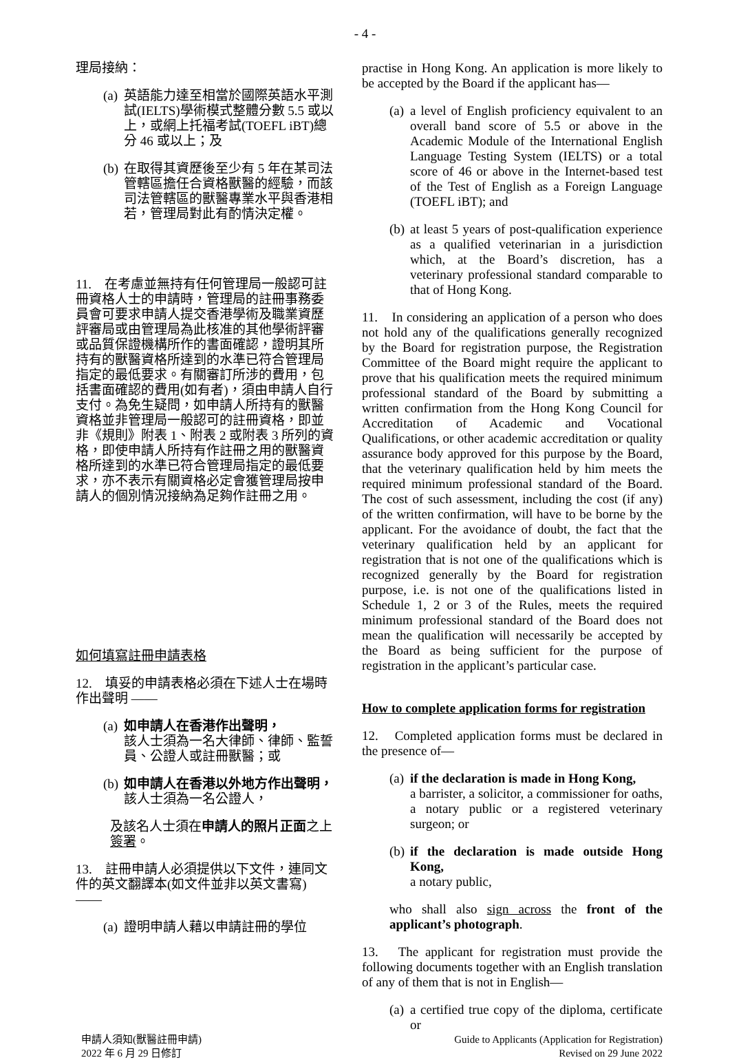- 4 -
理局接納：
(a) 英語能力達至相當於國際英語水平測試(IELTS)學術模式整體分數 5.5 或以上，或網上托福考試(TOEFL iBT)總分 46 或以上；及
(b) 在取得其資歷後至少有 5 年在某司法管轄區擔任合資格獸醫的經驗，而該司法管轄區的獸醫專業水平與香港相若，管理局對此有酌情決定權。
11.　在考慮並無持有任何管理局一般認可註冊資格人士的申請時，管理局的註冊事務委員會可要求申請人提交香港學術及職業資歷評審局或由管理局為此核准的其他學術評審或品質保證機構所作的書面確認，證明其所持有的獸醫資格所達到的水準已符合管理局指定的最低要求。有關審訂所涉的費用，包括書面確認的費用(如有者)，須由申請人自行支付。為免生疑問，如申請人所持有的獸醫資格並非管理局一般認可的註冊資格，即並非《規則》附表 1、附表 2 或附表 3 所列的資格，即使申請人所持有作註冊之用的獸醫資格所達到的水準已符合管理局指定的最低要求，亦不表示有關資格必定會獲管理局按申請人的個別情況接納為足夠作註冊之用。
如何填寫註冊申請表格
12.　填妥的申請表格必須在下述人士在場時作出聲明 ——
(a) 如申請人在香港作出聲明，
該人士須為一名大律師、律師、監誓員、公證人或註冊獸醫；或
(b) 如申請人在香港以外地方作出聲明，
該人士須為一名公證人，
及該名人士須在申請人的照片正面之上簽署。
13.　註冊申請人必須提供以下文件，連同文件的英文翻譯本(如文件並非以英文書寫) ——
(a) 證明申請人藉以申請註冊的學位
practise in Hong Kong. An application is more likely to be accepted by the Board if the applicant has—
(a) a level of English proficiency equivalent to an overall band score of 5.5 or above in the Academic Module of the International English Language Testing System (IELTS) or a total score of 46 or above in the Internet-based test of the Test of English as a Foreign Language (TOEFL iBT); and
(b) at least 5 years of post-qualification experience as a qualified veterinarian in a jurisdiction which, at the Board’s discretion, has a veterinary professional standard comparable to that of Hong Kong.
11.　In considering an application of a person who does not hold any of the qualifications generally recognized by the Board for registration purpose, the Registration Committee of the Board might require the applicant to prove that his qualification meets the required minimum professional standard of the Board by submitting a written confirmation from the Hong Kong Council for Accreditation of Academic and Vocational Qualifications, or other academic accreditation or quality assurance body approved for this purpose by the Board, that the veterinary qualification held by him meets the required minimum professional standard of the Board. The cost of such assessment, including the cost (if any) of the written confirmation, will have to be borne by the applicant. For the avoidance of doubt, the fact that the veterinary qualification held by an applicant for registration that is not one of the qualifications which is recognized generally by the Board for registration purpose, i.e. is not one of the qualifications listed in Schedule 1, 2 or 3 of the Rules, meets the required minimum professional standard of the Board does not mean the qualification will necessarily be accepted by the Board as being sufficient for the purpose of registration in the applicant’s particular case.
How to complete application forms for registration
12.　Completed application forms must be declared in the presence of—
(a) if the declaration is made in Hong Kong,
a barrister, a solicitor, a commissioner for oaths, a notary public or a registered veterinary surgeon; or
(b) if the declaration is made outside Hong Kong,
a notary public,
who shall also sign across the front of the applicant’s photograph.
13.　The applicant for registration must provide the following documents together with an English translation of any of them that is not in English—
(a) a certified true copy of the diploma, certificate or
申請人須知(獸醫註冊申請)
2022 年 6 月 29 日修訂
Guide to Applicants (Application for Registration)
Revised on 29 June 2022